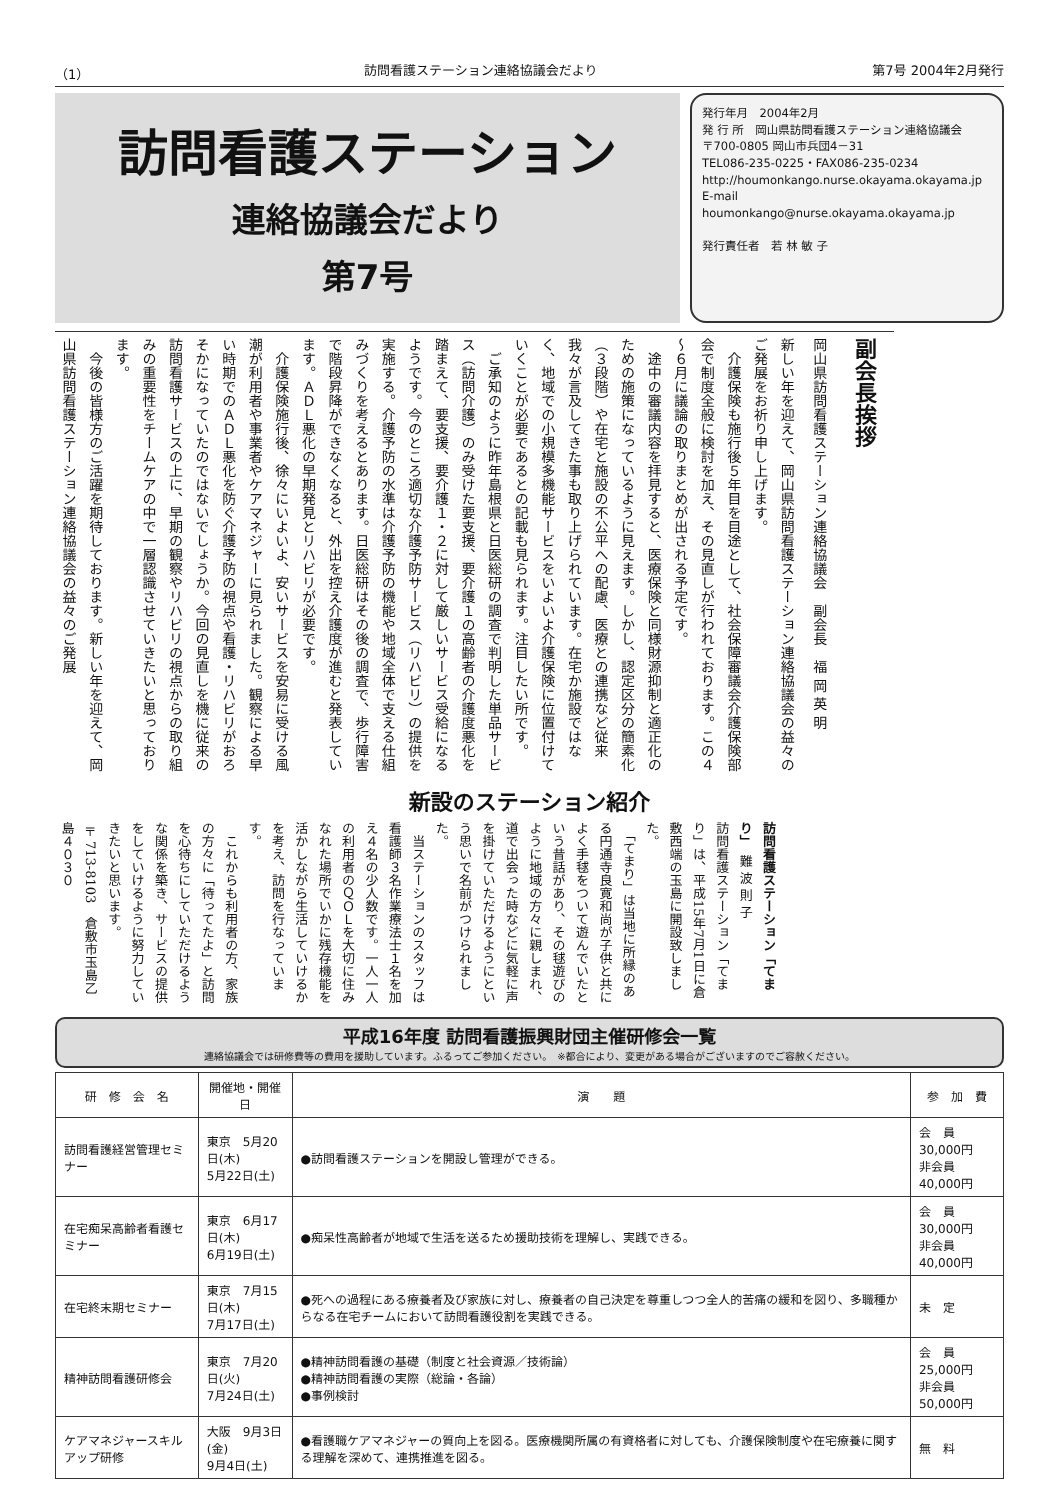（1） 訪問看護ステーション連絡協議会だより 第7号 2004年2月発行
訪問看護ステーション
連絡協議会だより
第7号
発行年月　2004年2月
発 行 所　岡山県訪問看護ステーション連絡協議会
〒700-0805 岡山市兵団4－31
TEL086-235-0225・FAX086-235-0234
http://houmonkango.nurse.okayama.okayama.jp
E-mail houmonkango@nurse.okayama.okayama.jp
発行責任者　若 林 敏 子
副会長挨拶
岡山県訪問看護ステーション連絡協議会　副会長　福 岡 英 明
新しい年を迎えて、岡山県訪問看護ステーション連絡協議会の益々のご発展をお祈り申し上げます。
　介護保険も施行後５年目を目途として、社会保障審議会介護保険部会で制度全般に検討を加え、その見直しが行われております。この４～６月に議論の取りまとめが出される予定です。
　途中の審議内容を拝見すると、医療保険と同様財源抑制と適正化のための施策になっているように見えます。しかし、認定区分の簡素化（３段階）や在宅と施設の不公平への配慮、医療との連携など従来我々が言及してきた事も取り上げられています。在宅か施設ではなく、地域での小規模多機能サービスをいよいよ介護保険に位置付けていくことが必要であるとの記載も見られます。注目したい所です。
　ご承知のように昨年島根県と日医総研の調査で判明した単品サービス（訪問介護）のみ受けた要支援、要介護１の高齢者の介護度悪化を踏まえて、要支援、要介護１・２に対して厳しいサービス受給になるようです。今のところ適切な介護予防サービス（リハビリ）の提供を実施する。介護予防の水準は介護予防の機能や地域全体で支える仕組みづくりを考えるとあります。日医総研はその後の調査で、歩行障害で階段昇降ができなくなると、外出を控え介護度が進むと発表しています。ＡＤＬ悪化の早期発見とリハビリが必要です。
　介護保険施行後、徐々にいよいよ、安いサービスを安易に受ける風潮が利用者や事業者やケアマネジャーに見られました。観察による早い時期でのＡＤＬ悪化を防ぐ介護予防の視点や看護・リハビリがおろそかになっていたのではないでしょうか。今回の見直しを機に従来の訪問看護サービスの上に、早期の観察やリハビリの視点からの取り組みの重要性をチームケアの中で一層認識させていきたいと思っております。
　今後の皆様方のご活躍を期待しております。新しい年を迎えて、岡山県訪問看護ステーション連絡協議会の益々のご発展
新設のステーション紹介
訪問看護ステーション「てまり」　難 波 則 子
訪問看護ステーション「てまり」は、平成15年7月1日に倉敷西端の玉島に開設致しました。
　「てまり」は当地に所縁のある円通寺良寛和尚が子供と共によく手毬をついて遊んでいたという昔話があり、その毬遊びのように地域の方々に親しまれ、道で出会った時などに気軽に声を掛けていただけるようにという思いで名前がつけられました。
　当ステーションのスタッフは看護師３名作業療法士１名を加え４名の少人数です。一人一人の利用者のＱＯＬを大切に住みなれた場所でいかに残存機能を活かしながら生活していけるかを考え、訪問を行なっています。
　これからも利用者の方、家族の方々に「待ってたよ」と訪問を心待ちにしていただけるような関係を築き、サービスの提供をしていけるように努力していきたいと思います。
〒713-8103　倉敷市玉島乙島４０３０
平成16年度 訪問看護振興財団主催研修会一覧
連絡協議会では研修費等の費用を援助しています。ふるってご参加ください。　※都合により、変更がある場合がございますのでご容赦ください。
| 研 修 会 名 | 開催地・開催日 | 演 題 | 参 加 費 |
| --- | --- | --- | --- |
| 訪問看護経営管理セミナー | 東京 5月20日(木) 5月22日(土) | ●訪問看護ステーションを開設し管理ができる。 | 会 員 30,000円 非会員 40,000円 |
| 在宅痴呆高齢者看護セミナー | 東京 6月17日(木) 6月19日(土) | ●痴呆性高齢者が地域で生活を送るため援助技術を理解し、実践できる。 | 会 員 30,000円 非会員 40,000円 |
| 在宅終末期セミナー | 東京 7月15日(木) 7月17日(土) | ●死への過程にある療養者及び家族に対し、療養者の自己決定を尊重しつつ全人的苦痛の緩和を図り、多職種からなる在宅チームにおいて訪問看護役割を実践できる。 | 未 定 |
| 精神訪問看護研修会 | 東京 7月20日(火) 7月24日(土) | ●精神訪問看護の基礎（制度と社会資源／技術論） ●精神訪問看護の実際（総論・各論） ●事例検討 | 会 員 25,000円 非会員 50,000円 |
| ケアマネジャースキルアップ研修 | 大阪 9月3日(金) 9月4日(土) | ●看護職ケアマネジャーの質向上を図る。医療機関所属の有資格者に対しても、介護保険制度や在宅療養に関する理解を深めて、連携推進を図る。 | 無 料 |